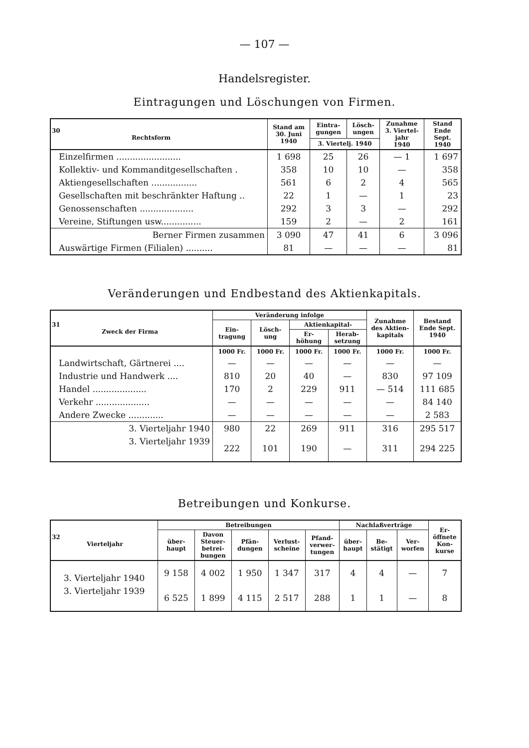— 107 —
Handelsregister.
Eintragungen und Löschungen von Firmen.
| 30 Rechtsform | Stand am 30. Juni 1940 | Eintra- gungen | Lösch- ungen | Zunahme 3. Viertel- jahr 1940 | Stand Ende Sept. 1940 |
| --- | --- | --- | --- | --- | --- |
| | | 3. Viertelj. 1940 | | | |
| Einzelfirmen ........................ | 1 698 | 25 | 26 | — 1 | 1 697 |
| Kollektiv- und Kommanditgesellschaften . | 358 | 10 | 10 | — | 358 |
| Aktiengesellschaften ................. | 561 | 6 | 2 | 4 | 565 |
| Gesellschaften mit beschränkter Haftung .. | 22 | 1 | — | 1 | 23 |
| Genossenschaften .................... | 292 | 3 | 3 | — | 292 |
| Vereine, Stiftungen usw............... | 159 | 2 | — | 2 | 161 |
| Berner Firmen zusammen | 3 090 | 47 | 41 | 6 | 3 096 |
| Auswärtige Firmen (Filialen) .......... | 81 | — | — | — | 81 |
Veränderungen und Endbestand des Aktienkapitals.
| 31 Zweck der Firma | Veränderung infolge | | | | Zunahme des Aktien- kapitals | Bestand Ende Sept. 1940 |
| --- | --- | --- | --- | --- | --- | --- |
| | Ein- tragung | Lösch- ung | Aktienkapital- | | | |
| | | | Er- höhung | Herab- setzung | | |
| | 1000 Fr. | 1000 Fr. | 1000 Fr. | 1000 Fr. | 1000 Fr. | 1000 Fr. |
| Landwirtschaft, Gärtnerei .... | — | — | — | — | — | — |
| Industrie und Handwerk .... | 810 | 20 | 40 | — | 830 | 97 109 |
| Handel .................... | 170 | 2 | 229 | 911 | — 514 | 111 685 |
| Verkehr .................... | — | — | — | — | — | 84 140 |
| Andere Zwecke ............. | — | — | — | — | — | 2 583 |
| 3. Vierteljahr 1940 | 980 | 22 | 269 | 911 | 316 | 295 517 |
| 3. Vierteljahr 1939 | 222 | 101 | 190 | — | 311 | 294 225 |
Betreibungen und Konkurse.
| 32 Vierteljahr | Betreibungen | | | | | Nachlaßverträge | | | Er- öffnete Kon- kurse |
| --- | --- | --- | --- | --- | --- | --- | --- | --- | --- |
| | über- haupt | Davon Steuer- betrei- bungen | Pfän- dungen | Verlust- scheine | Pfand- verwer- tungen | über- haupt | Be- stätigt | Ver- worfen | |
| 3. Vierteljahr 1940 | 9 158 | 4 002 | 1 950 | 1 347 | 317 | 4 | 4 | — | 7 |
| 3. Vierteljahr 1939 | 6 525 | 1 899 | 4 115 | 2 517 | 288 | 1 | 1 | — | 8 |